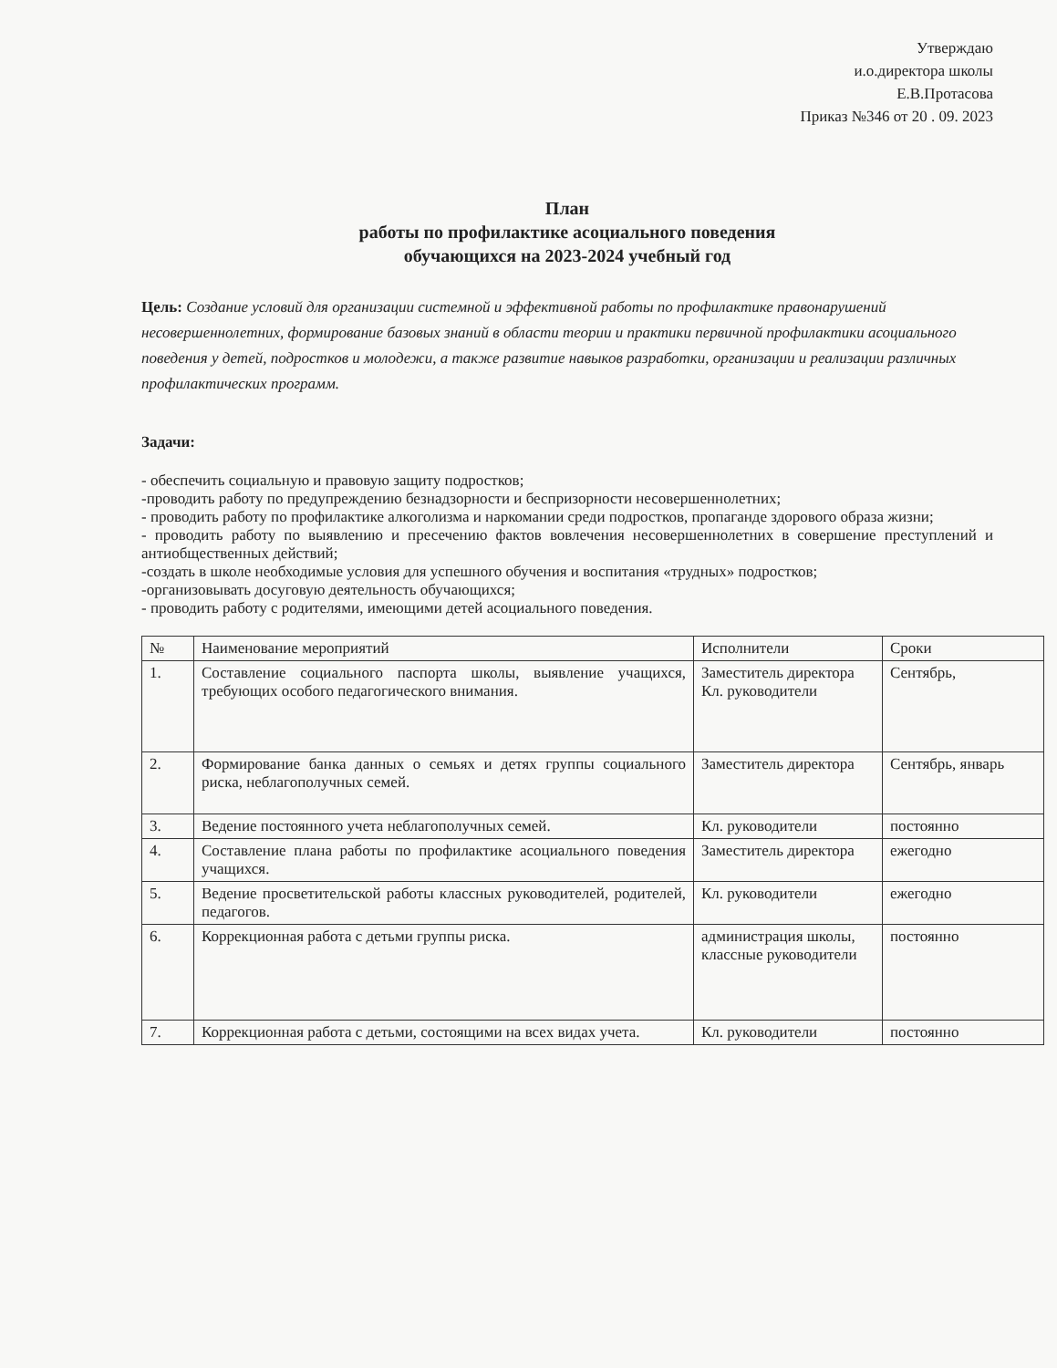Утверждаю
и.о.директора школы
Е.В.Протасова
Приказ №346 от 20 . 09. 2023
План
работы по профилактике асоциального поведения
обучающихся на 2023-2024 учебный год
Цель: Создание условий для организации системной и эффективной работы по профилактике правонарушений несовершеннолетних, формирование базовых знаний в области теории и практики первичной профилактики асоциального поведения у детей, подростков и молодежи, а также развитие навыков разработки, организации и реализации различных профилактических программ.
Задачи:
- обеспечить социальную и правовую защиту подростков;
-проводить работу по предупреждению безнадзорности и беспризорности несовершеннолетних;
- проводить работу по профилактике алкоголизма и наркомании среди подростков, пропаганде здорового образа жизни;
- проводить работу по выявлению и пресечению фактов вовлечения несовершеннолетних в совершение преступлений и антиобщественных действий;
-создать в школе необходимые условия для успешного обучения и воспитания «трудных» подростков;
-организовывать досуговую деятельность обучающихся;
- проводить работу с родителями, имеющими детей асоциального поведения.
| № | Наименование мероприятий | Исполнители | Сроки |
| --- | --- | --- | --- |
| 1. | Составление социального паспорта школы, выявление учащихся, требующих особого педагогического внимания. | Заместитель директора Кл. руководители | Сентябрь, |
| 2. | Формирование банка данных о семьях и детях группы социального риска, неблагополучных семей. | Заместитель директора | Сентябрь, январь |
| 3. | Ведение постоянного учета неблагополучных семей. | Кл. руководители | постоянно |
| 4. | Составление плана работы по профилактике асоциального поведения учащихся. | Заместитель директора | ежегодно |
| 5. | Ведение просветительской работы классных руководителей, родителей, педагогов. | Кл. руководители | ежегодно |
| 6. | Коррекционная работа с детьми группы риска. | администрация школы, классные руководители | постоянно |
| 7. | Коррекционная работа с детьми, состоящими на всех видах учета. | Кл. руководители | постоянно |